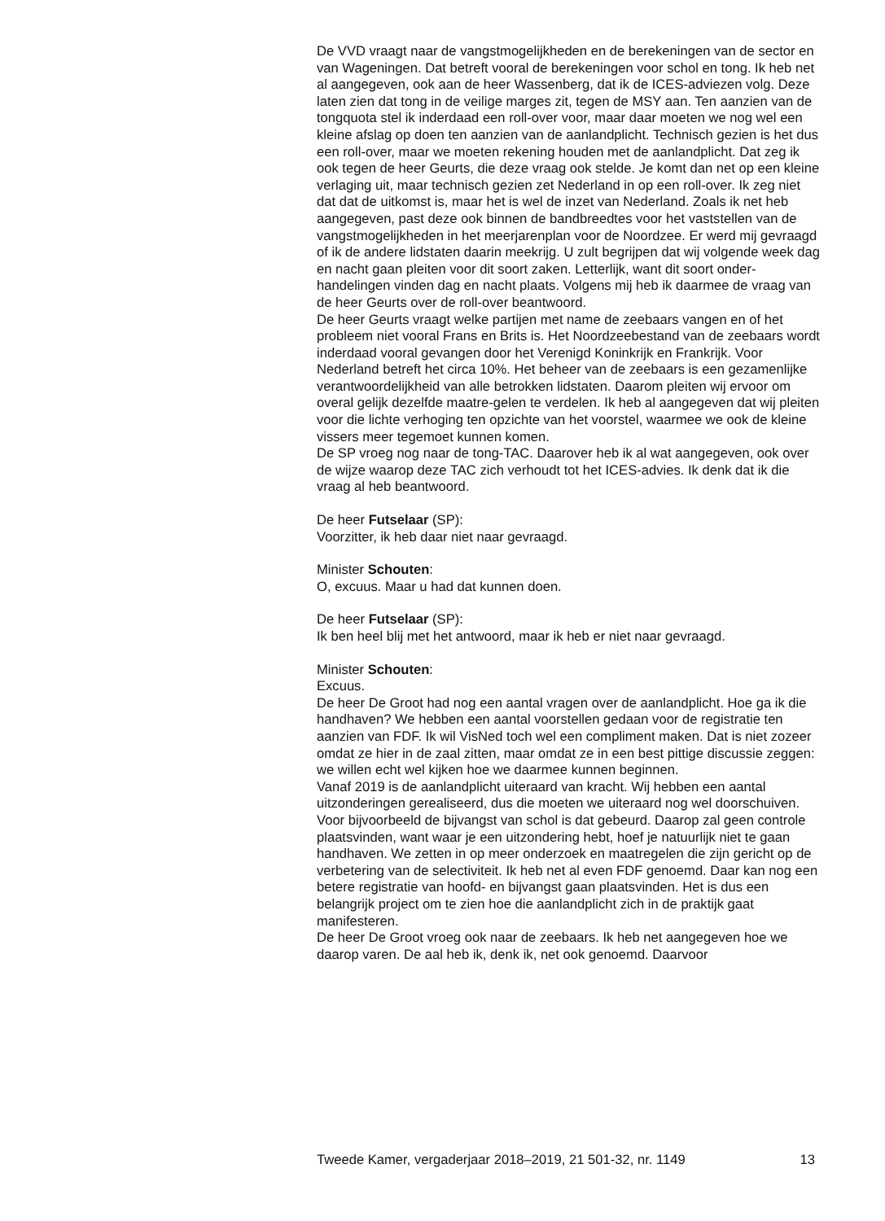De VVD vraagt naar de vangstmogelijkheden en de berekeningen van de sector en van Wageningen. Dat betreft vooral de berekeningen voor schol en tong. Ik heb net al aangegeven, ook aan de heer Wassenberg, dat ik de ICES-adviezen volg. Deze laten zien dat tong in de veilige marges zit, tegen de MSY aan. Ten aanzien van de tongquota stel ik inderdaad een roll-over voor, maar daar moeten we nog wel een kleine afslag op doen ten aanzien van de aanlandplicht. Technisch gezien is het dus een roll-over, maar we moeten rekening houden met de aanlandplicht. Dat zeg ik ook tegen de heer Geurts, die deze vraag ook stelde. Je komt dan net op een kleine verlaging uit, maar technisch gezien zet Nederland in op een roll-over. Ik zeg niet dat dat de uitkomst is, maar het is wel de inzet van Nederland. Zoals ik net heb aangegeven, past deze ook binnen de bandbreedtes voor het vaststellen van de vangstmogelijkheden in het meerjarenplan voor de Noordzee. Er werd mij gevraagd of ik de andere lidstaten daarin meekrijg. U zult begrijpen dat wij volgende week dag en nacht gaan pleiten voor dit soort zaken. Letterlijk, want dit soort onder-handelingen vinden dag en nacht plaats. Volgens mij heb ik daarmee de vraag van de heer Geurts over de roll-over beantwoord.
De heer Geurts vraagt welke partijen met name de zeebaars vangen en of het probleem niet vooral Frans en Brits is. Het Noordzeebestand van de zeebaars wordt inderdaad vooral gevangen door het Verenigd Koninkrijk en Frankrijk. Voor Nederland betreft het circa 10%. Het beheer van de zeebaars is een gezamenlijke verantwoordelijkheid van alle betrokken lidstaten. Daarom pleiten wij ervoor om overal gelijk dezelfde maatre-gelen te verdelen. Ik heb al aangegeven dat wij pleiten voor die lichte verhoging ten opzichte van het voorstel, waarmee we ook de kleine vissers meer tegemoet kunnen komen.
De SP vroeg nog naar de tong-TAC. Daarover heb ik al wat aangegeven, ook over de wijze waarop deze TAC zich verhoudt tot het ICES-advies. Ik denk dat ik die vraag al heb beantwoord.
De heer Futselaar (SP):
Voorzitter, ik heb daar niet naar gevraagd.
Minister Schouten:
O, excuus. Maar u had dat kunnen doen.
De heer Futselaar (SP):
Ik ben heel blij met het antwoord, maar ik heb er niet naar gevraagd.
Minister Schouten:
Excuus.
De heer De Groot had nog een aantal vragen over de aanlandplicht. Hoe ga ik die handhaven? We hebben een aantal voorstellen gedaan voor de registratie ten aanzien van FDF. Ik wil VisNed toch wel een compliment maken. Dat is niet zozeer omdat ze hier in de zaal zitten, maar omdat ze in een best pittige discussie zeggen: we willen echt wel kijken hoe we daarmee kunnen beginnen.
Vanaf 2019 is de aanlandplicht uiteraard van kracht. Wij hebben een aantal uitzonderingen gerealiseerd, dus die moeten we uiteraard nog wel doorschuiven. Voor bijvoorbeeld de bijvangst van schol is dat gebeurd. Daarop zal geen controle plaatsvinden, want waar je een uitzondering hebt, hoef je natuurlijk niet te gaan handhaven. We zetten in op meer onderzoek en maatregelen die zijn gericht op de verbetering van de selectiviteit. Ik heb net al even FDF genoemd. Daar kan nog een betere registratie van hoofd- en bijvangst gaan plaatsvinden. Het is dus een belangrijk project om te zien hoe die aanlandplicht zich in de praktijk gaat manifesteren.
De heer De Groot vroeg ook naar de zeebaars. Ik heb net aangegeven hoe we daarop varen. De aal heb ik, denk ik, net ook genoemd. Daarvoor
Tweede Kamer, vergaderjaar 2018–2019, 21 501-32, nr. 1149 13